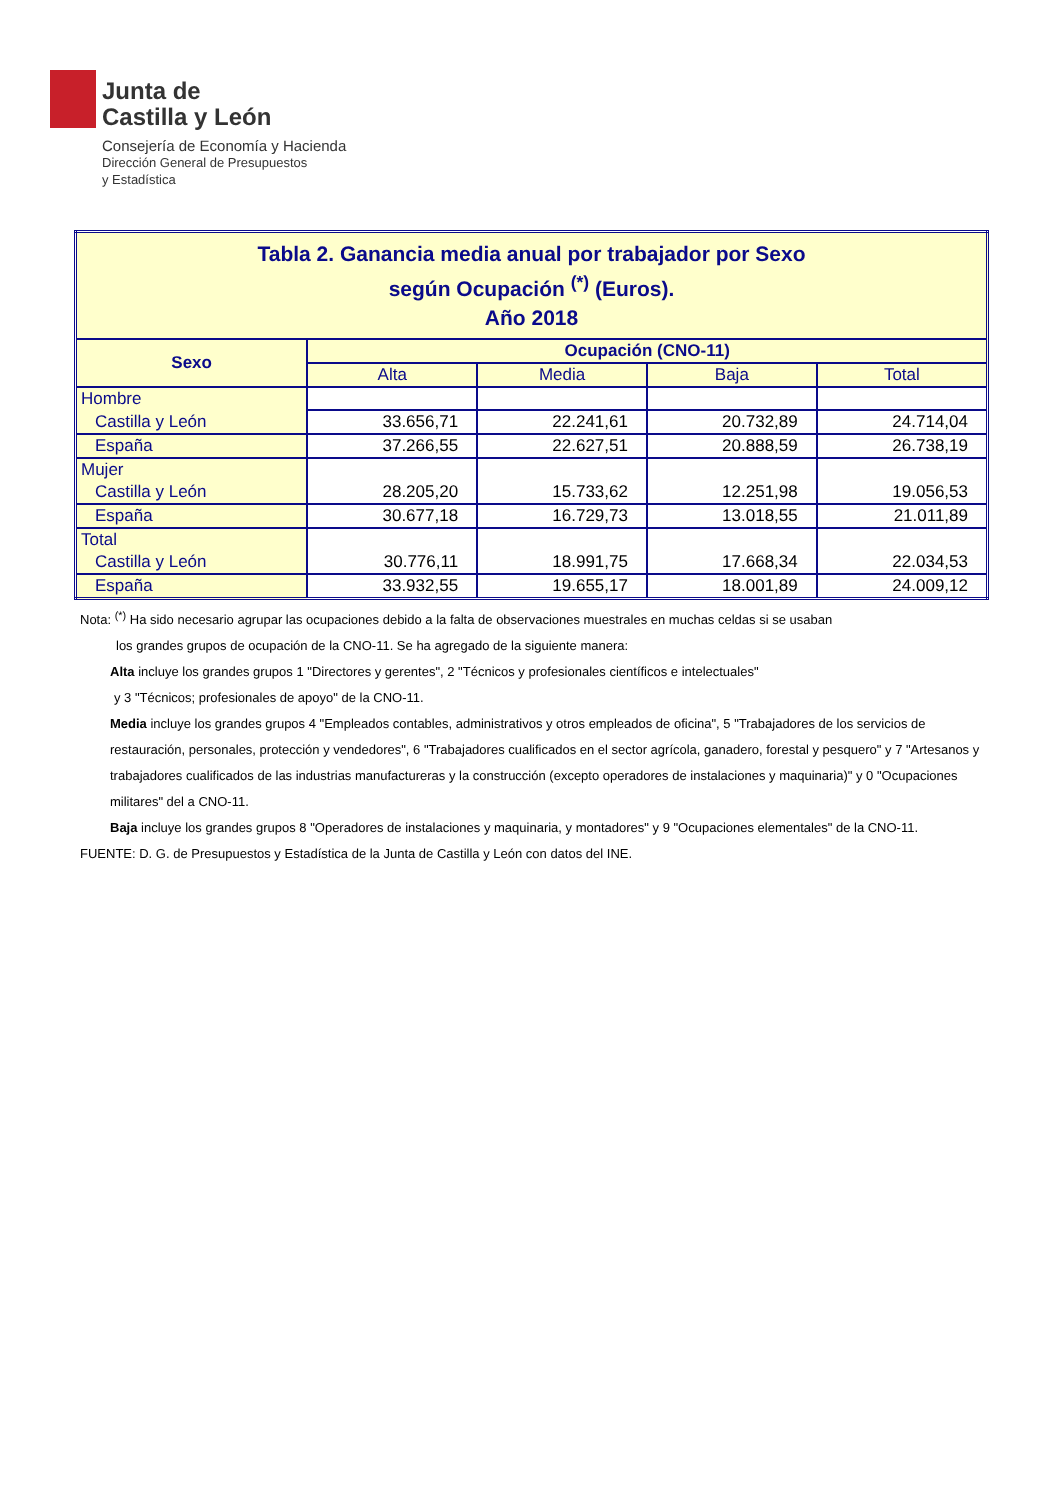Junta de
Castilla y León
Consejería de Economía y Hacienda
Dirección General de Presupuestos
y Estadística
| Tabla 2. Ganancia media anual por trabajador por Sexo según Ocupación <sup>(*)</sup> (Euros). Año 2018 | | | | |
| Sexo | Ocupación (CNO-11) | | | |
| | Alta | Media | Baja | Total |
| Hombre | | | | |
| Castilla y León | 33.656,71 | 22.241,61 | 20.732,89 | 24.714,04 |
| España | 37.266,55 | 22.627,51 | 20.888,59 | 26.738,19 |
| Mujer | | | | |
| Castilla y León | 28.205,20 | 15.733,62 | 12.251,98 | 19.056,53 |
| España | 30.677,18 | 16.729,73 | 13.018,55 | 21.011,89 |
| Total | | | | |
| Castilla y León | 30.776,11 | 18.991,75 | 17.668,34 | 22.034,53 |
| España | 33.932,55 | 19.655,17 | 18.001,89 | 24.009,12 |
Nota: <sup>(*)</sup> Ha sido necesario agrupar las ocupaciones debido a la falta de observaciones muestrales en muchas celdas si se usaban
los grandes grupos de ocupación de la CNO-11. Se ha agregado de la siguiente manera:
Alta incluye los grandes grupos 1 "Directores y gerentes", 2 "Técnicos y profesionales científicos e intelectuales"
y 3 "Técnicos; profesionales de apoyo" de la CNO-11.
Media incluye los grandes grupos 4 "Empleados contables, administrativos y otros empleados de oficina", 5 "Trabajadores de los servicios de restauración, personales, protección y vendedores", 6 "Trabajadores cualificados en el sector agrícola, ganadero, forestal y pesquero" y 7 "Artesanos y trabajadores cualificados de las industrias manufactureras y la construcción (excepto operadores de instalaciones y maquinaria)" y 0 "Ocupaciones militares" del a CNO-11.
Baja incluye los grandes grupos 8 "Operadores de instalaciones y maquinaria, y montadores" y 9 "Ocupaciones elementales" de la CNO-11.
FUENTE: D. G. de Presupuestos y Estadística de la Junta de Castilla y León con datos del INE.